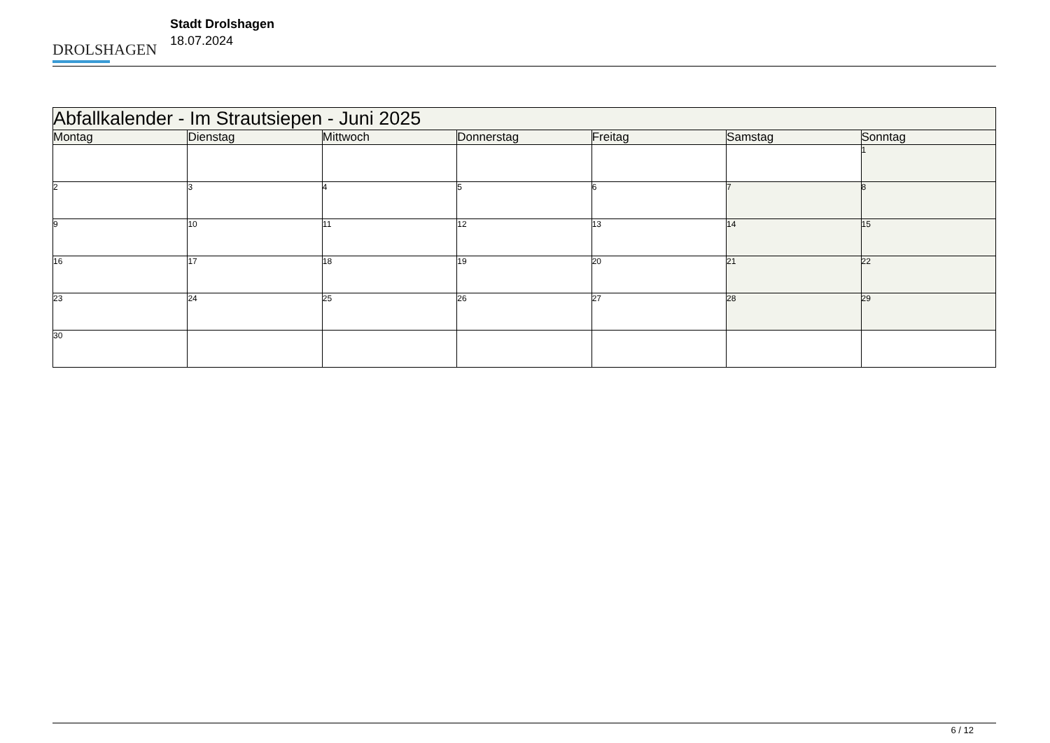DROLSHAGEN
Stadt Drolshagen
18.07.2024
| Abfallkalender - Im Strautsiepen - Juni 2025 | | | | | | |
| --- | --- | --- | --- | --- | --- | --- |
| Montag | Dienstag | Mittwoch | Donnerstag | Freitag | Samstag | Sonntag |
| | | | | | | 1 |
| 2 | 3 | 4 | 5 | 6 | 7 | 8 |
| 9 | 10 | 11 | 12 | 13 | 14 | 15 |
| 16 | 17 | 18 | 19 | 20 | 21 | 22 |
| 23 | 24 | 25 | 26 | 27 | 28 | 29 |
| 30 | | | | | | |
6 / 12